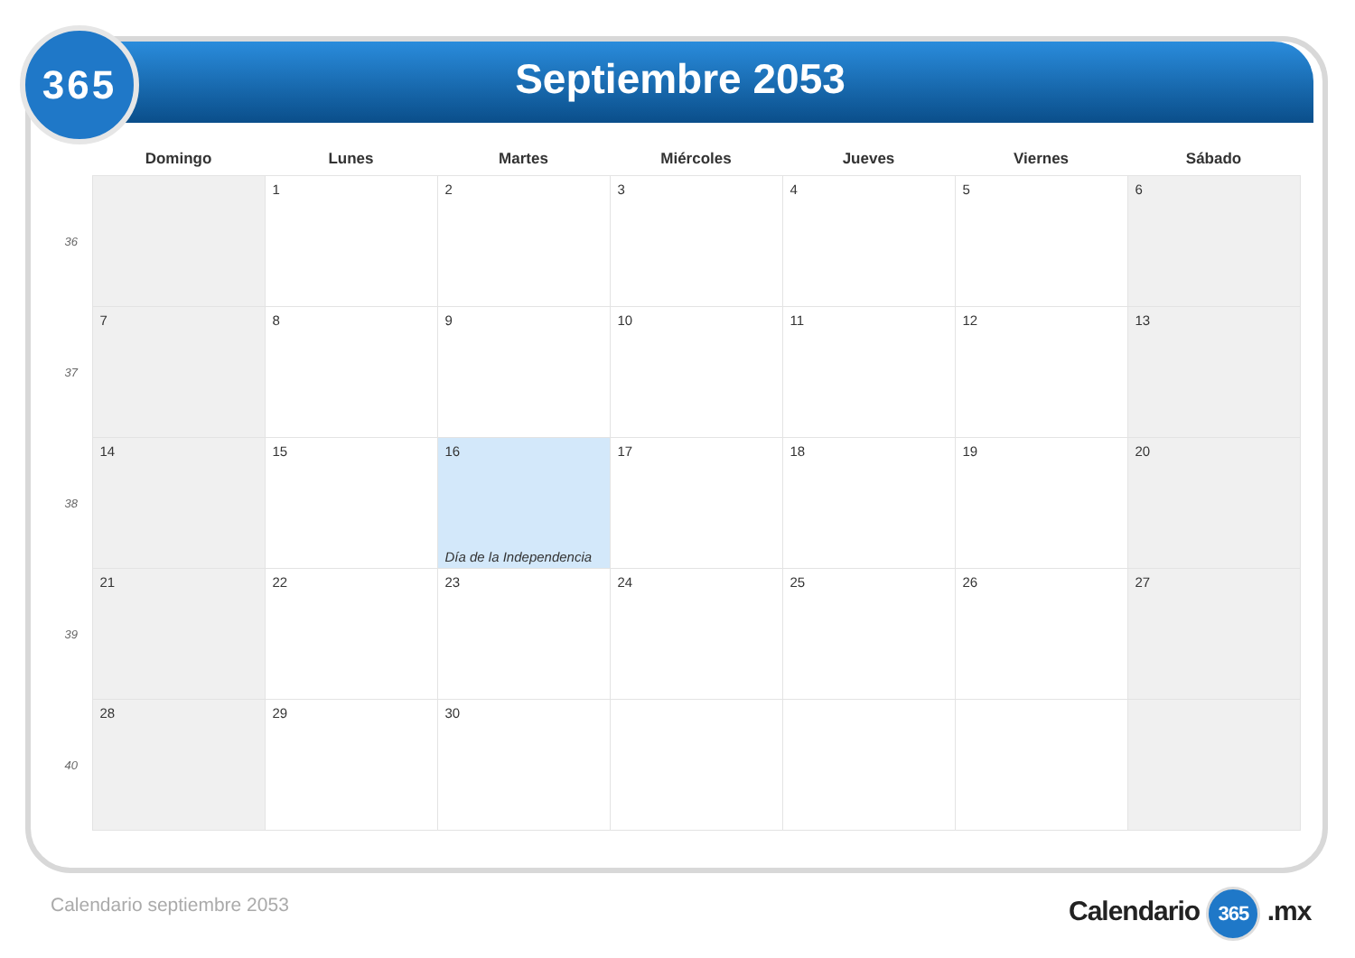365
Septiembre 2053
| | Domingo | Lunes | Martes | Miércoles | Jueves | Viernes | Sábado |
| --- | --- | --- | --- | --- | --- | --- | --- |
| 36 | | 1 | 2 | 3 | 4 | 5 | 6 |
| 37 | 7 | 8 | 9 | 10 | 11 | 12 | 13 |
| 38 | 14 | 15 | 16 Día de la Independencia | 17 | 18 | 19 | 20 |
| 39 | 21 | 22 | 23 | 24 | 25 | 26 | 27 |
| 40 | 28 | 29 | 30 | | | | |
Calendario septiembre 2053 Calendario 365 .mx